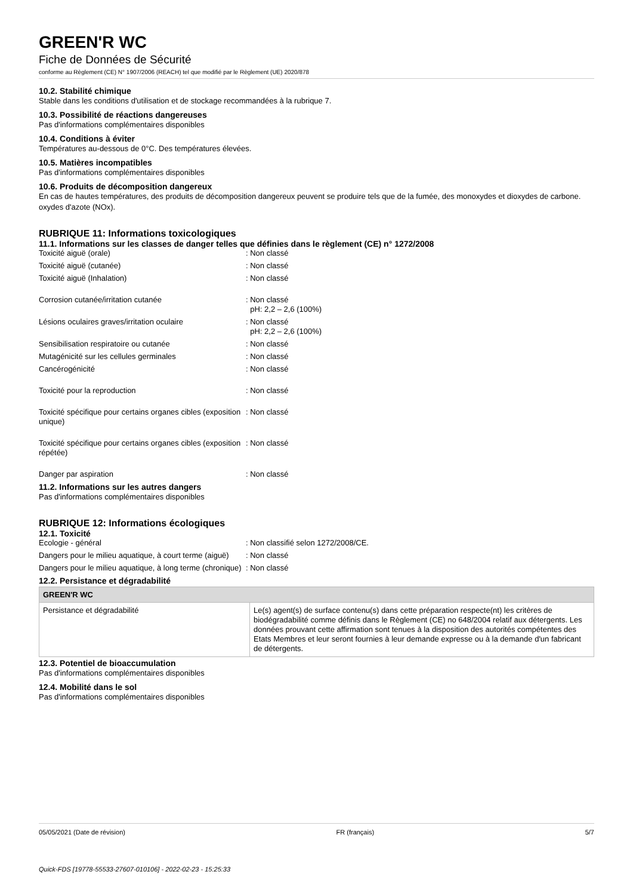GREEN'R WC
Fiche de Données de Sécurité
conforme au Règlement (CE) N° 1907/2006 (REACH) tel que modifié par le Règlement (UE) 2020/878
10.2. Stabilité chimique
Stable dans les conditions d'utilisation et de stockage recommandées à la rubrique 7.
10.3. Possibilité de réactions dangereuses
Pas d'informations complémentaires disponibles
10.4. Conditions à éviter
Températures au-dessous de 0°C. Des températures élevées.
10.5. Matières incompatibles
Pas d'informations complémentaires disponibles
10.6. Produits de décomposition dangereux
En cas de hautes températures, des produits de décomposition dangereux peuvent se produire tels que de la fumée, des monoxydes et dioxydes de carbone. oxydes d'azote (NOx).
RUBRIQUE 11: Informations toxicologiques
11.1. Informations sur les classes de danger telles que définies dans le règlement (CE) n° 1272/2008
| Toxicité aiguë (orale) | : Non classé |
| Toxicité aiguë (cutanée) | : Non classé |
| Toxicité aiguë (Inhalation) | : Non classé |
| Corrosion cutanée/irritation cutanée | : Non classé pH: 2,2 – 2,6 (100%) |
| Lésions oculaires graves/irritation oculaire | : Non classé pH: 2,2 – 2,6 (100%) |
| Sensibilisation respiratoire ou cutanée | : Non classé |
| Mutagénicité sur les cellules germinales | : Non classé |
| Cancérogénicité | : Non classé |
| Toxicité pour la reproduction | : Non classé |
| Toxicité spécifique pour certains organes cibles (exposition unique) | : Non classé |
| Toxicité spécifique pour certains organes cibles (exposition répétée) | : Non classé |
| Danger par aspiration | : Non classé |
11.2. Informations sur les autres dangers
Pas d'informations complémentaires disponibles
RUBRIQUE 12: Informations écologiques
12.1. Toxicité
| Ecologie - général | : Non classifié selon 1272/2008/CE. |
| Dangers pour le milieu aquatique, à court terme (aiguë) | : Non classé |
| Dangers pour le milieu aquatique, à long terme (chronique) | : Non classé |
12.2. Persistance et dégradabilité
| GREEN'R WC | |
| --- | --- |
| Persistance et dégradabilité | Le(s) agent(s) de surface contenu(s) dans cette préparation respecte(nt) les critères de biodégradabilité comme définis dans le Règlement (CE) no 648/2004 relatif aux détergents. Les données prouvant cette affirmation sont tenues à la disposition des autorités compétentes des Etats Membres et leur seront fournies à leur demande expresse ou à la demande d'un fabricant de détergents. |
12.3. Potentiel de bioaccumulation
Pas d'informations complémentaires disponibles
12.4. Mobilité dans le sol
Pas d'informations complémentaires disponibles
05/05/2021 (Date de révision) FR (français) 5/7
Quick-FDS [19778-55533-27607-010106] - 2022-02-23 - 15:25:33